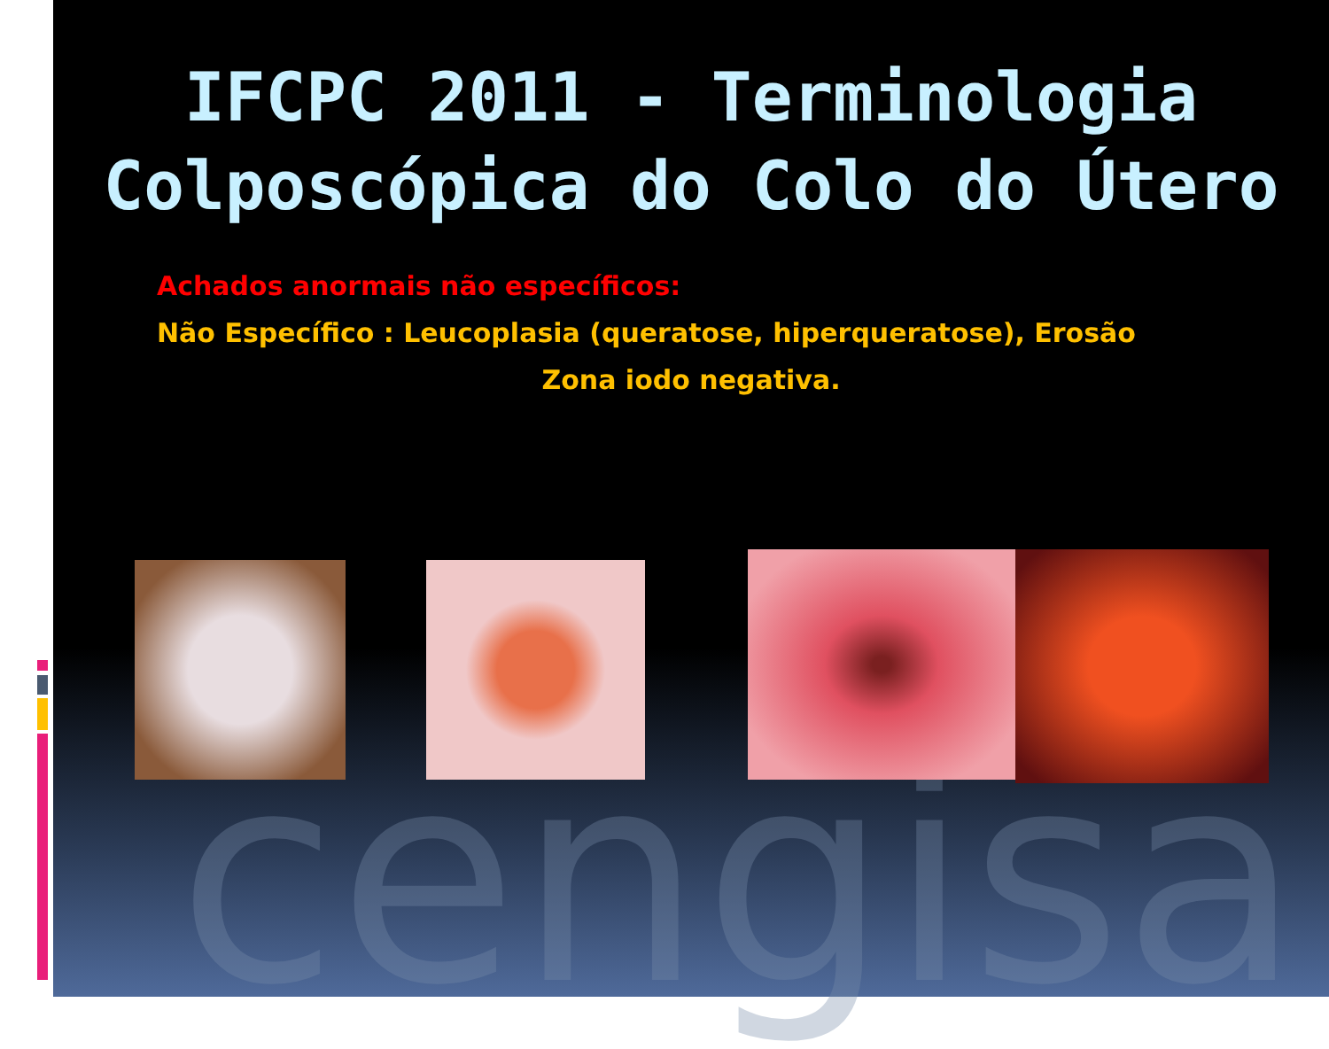cengisa
IFCPC 2011 - Terminologia
Colposcópica do Colo do Útero
Achados anormais não específicos:
Não Específico : Leucoplasia (queratose, hiperqueratose), Erosão
Zona iodo negativa.